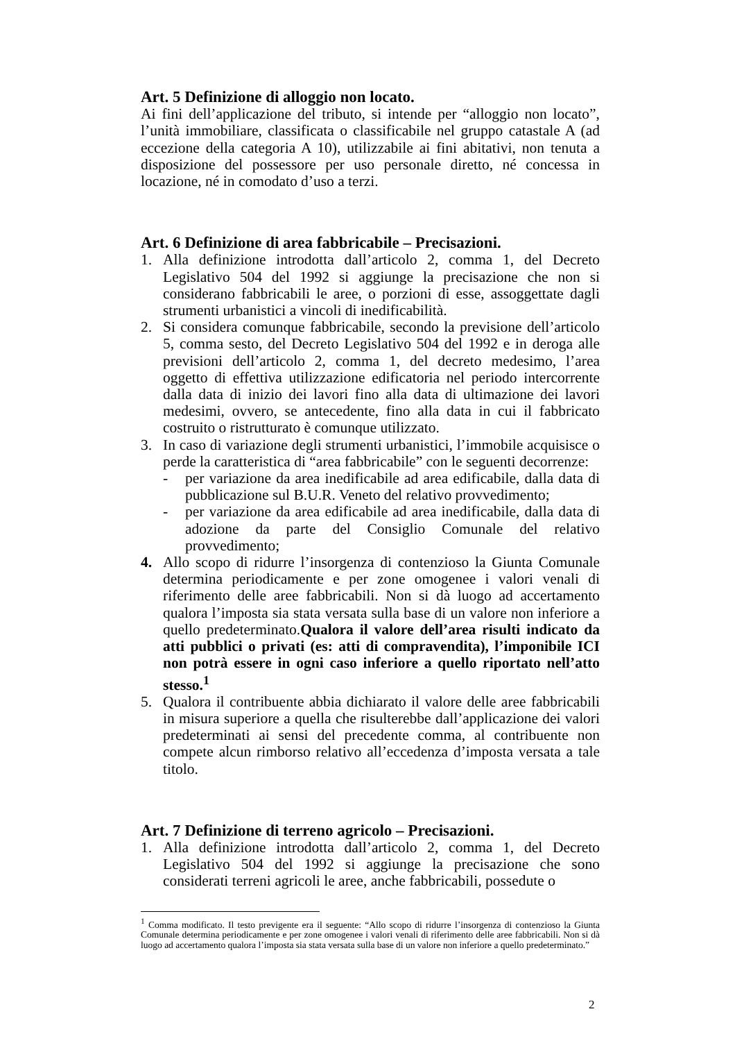Art. 5 Definizione di alloggio non locato.
Ai fini dell’applicazione del tributo, si intende per “alloggio non locato”, l’unità immobiliare, classificata o classificabile nel gruppo catastale A (ad eccezione della categoria A 10), utilizzabile ai fini abitativi, non tenuta a disposizione del possessore per uso personale diretto, né concessa in locazione, né in comodato d’uso a terzi.
Art. 6 Definizione di area fabbricabile – Precisazioni.
1. Alla definizione introdotta dall’articolo 2, comma 1, del Decreto Legislativo 504 del 1992 si aggiunge la precisazione che non si considerano fabbricabili le aree, o porzioni di esse, assoggettate dagli strumenti urbanistici a vincoli di inedificabilità.
2. Si considera comunque fabbricabile, secondo la previsione dell’articolo 5, comma sesto, del Decreto Legislativo 504 del 1992 e in deroga alle previsioni dell’articolo 2, comma 1, del decreto medesimo, l’area oggetto di effettiva utilizzazione edificatoria nel periodo intercorrente dalla data di inizio dei lavori fino alla data di ultimazione dei lavori medesimi, ovvero, se antecedente, fino alla data in cui il fabbricato costruito o ristrutturato è comunque utilizzato.
3. In caso di variazione degli strumenti urbanistici, l’immobile acquisisce o perde la caratteristica di “area fabbricabile” con le seguenti decorrenze:
- per variazione da area inedificabile ad area edificabile, dalla data di pubblicazione sul B.U.R. Veneto del relativo provvedimento;
- per variazione da area edificabile ad area inedificabile, dalla data di adozione da parte del Consiglio Comunale del relativo provvedimento;
4. Allo scopo di ridurre l’insorgenza di contenzioso la Giunta Comunale determina periodicamente e per zone omogenee i valori venali di riferimento delle aree fabbricabili. Non si dà luogo ad accertamento qualora l’imposta sia stata versata sulla base di un valore non inferiore a quello predeterminato.Qualora il valore dell’area risulti indicato da atti pubblici o privati (es: atti di compravendita), l’imponibile ICI non potrà essere in ogni caso inferiore a quello riportato nell’atto stesso.<sup>1</sup>
5. Qualora il contribuente abbia dichiarato il valore delle aree fabbricabili in misura superiore a quella che risulterebbe dall’applicazione dei valori predeterminati ai sensi del precedente comma, al contribuente non compete alcun rimborso relativo all’eccedenza d’imposta versata a tale titolo.
Art. 7 Definizione di terreno agricolo – Precisazioni.
1. Alla definizione introdotta dall’articolo 2, comma 1, del Decreto Legislativo 504 del 1992 si aggiunge la precisazione che sono considerati terreni agricoli le aree, anche fabbricabili, possedute o
<sup>1</sup> Comma modificato. Il testo previgente era il seguente: “Allo scopo di ridurre l’insorgenza di contenzioso la Giunta Comunale determina periodicamente e per zone omogenee i valori venali di riferimento delle aree fabbricabili. Non si dà luogo ad accertamento qualora l’imposta sia stata versata sulla base di un valore non inferiore a quello predeterminato.”
2